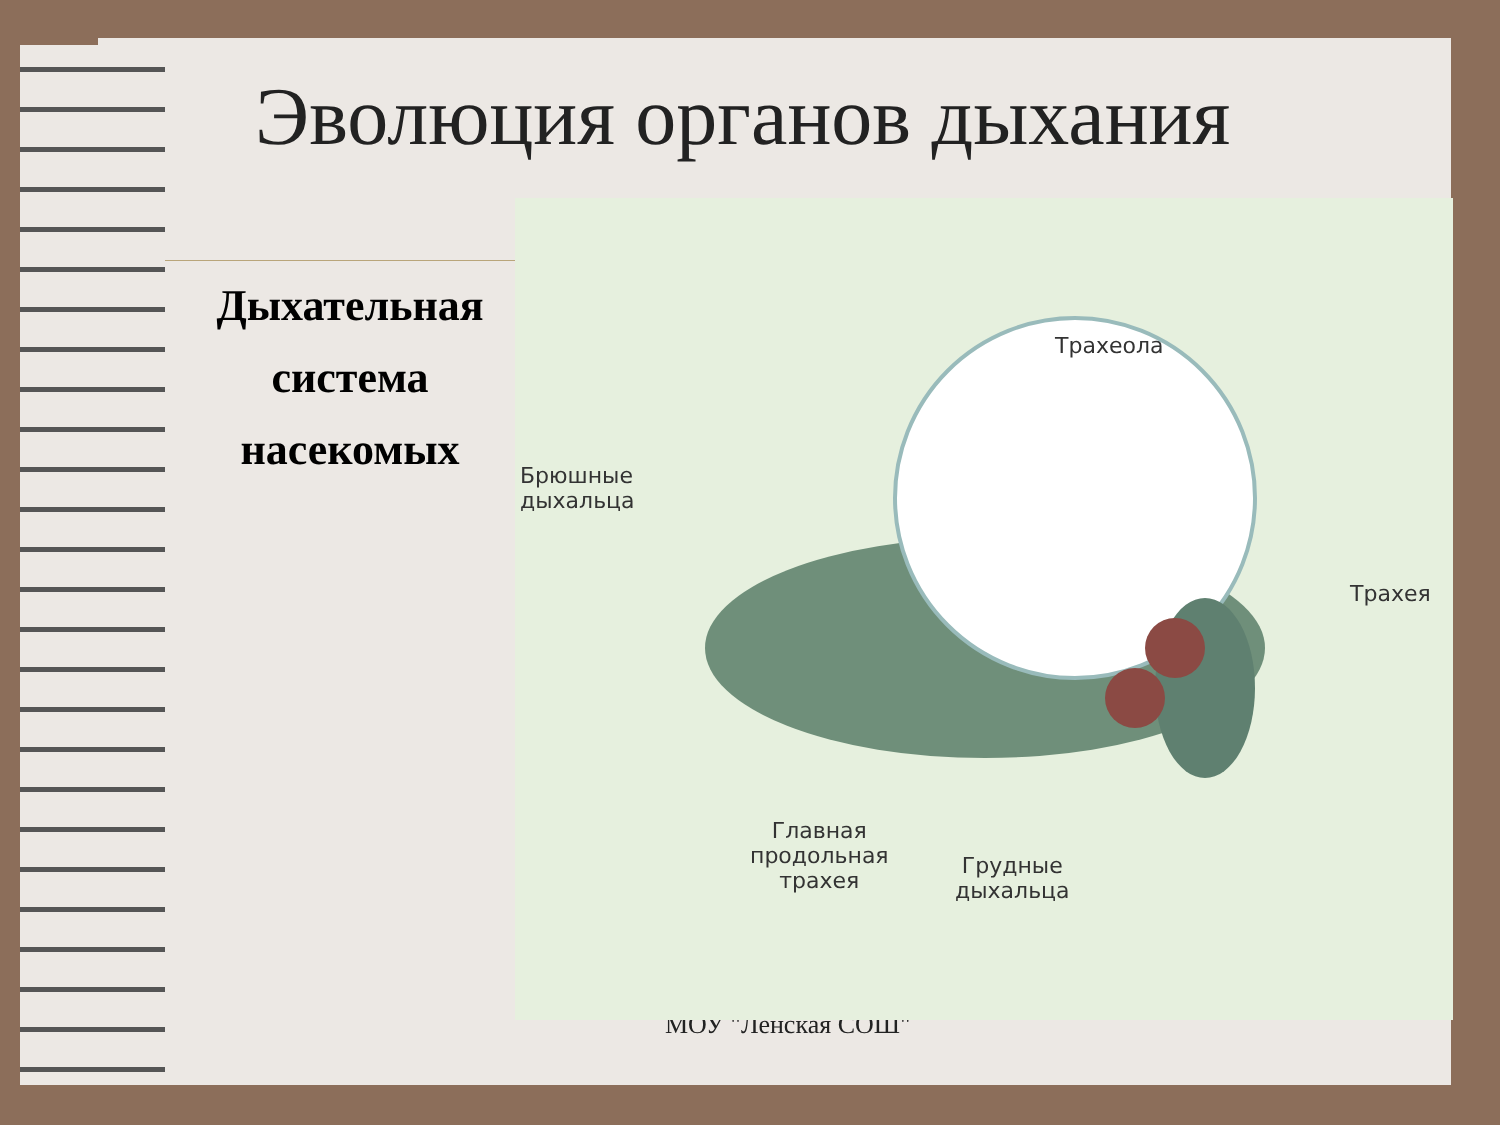Эволюция органов дыхания
Дыхательная система насекомых
МОУ "Ленская СОШ"
Трахеола
Брюшные
дыхальца
Трахея
Главная
продольная
трахея
Грудные
дыхальца